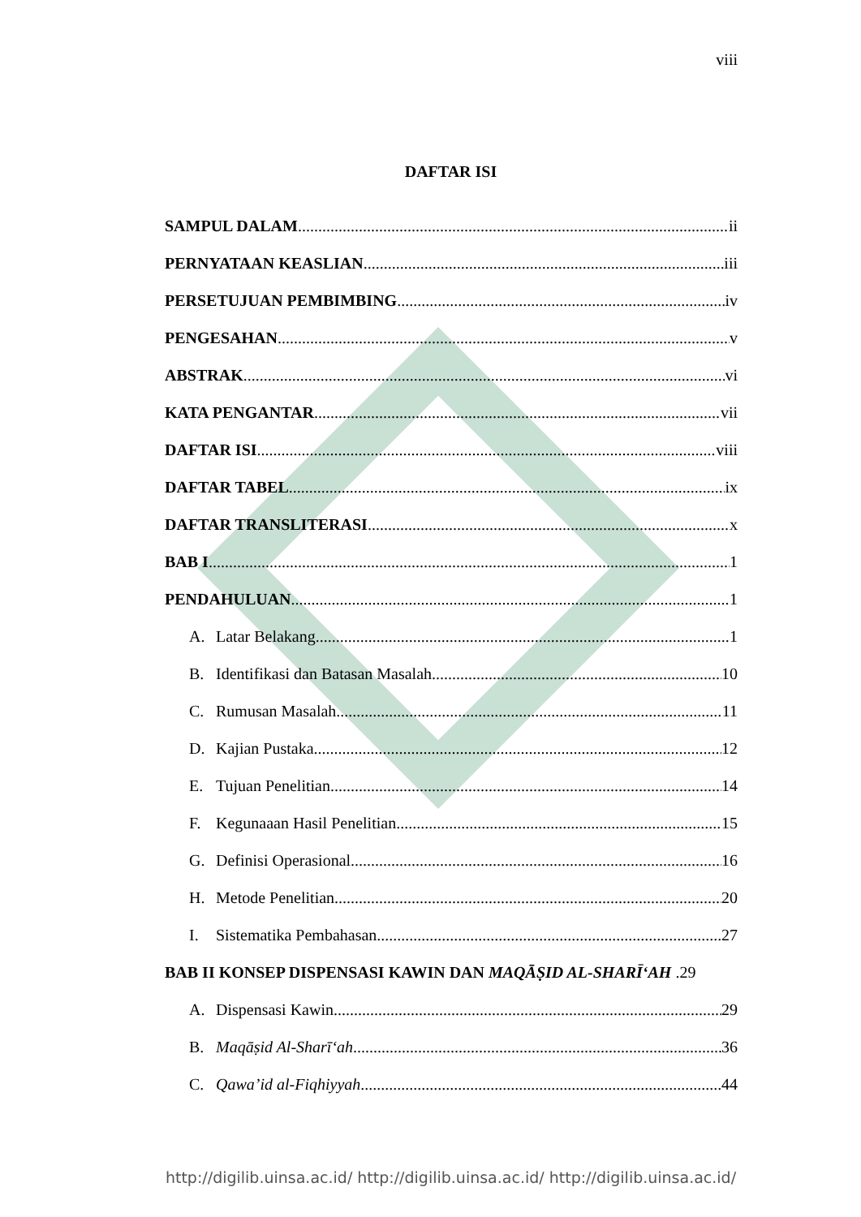viii
DAFTAR ISI
SAMPUL DALAM ii
PERNYATAAN KEASLIAN iii
PERSETUJUAN PEMBIMBING iv
PENGESAHAN v
ABSTRAK vi
KATA PENGANTAR vii
DAFTAR ISI viii
DAFTAR TABEL ix
DAFTAR TRANSLITERASI x
BAB I 1
PENDAHULUAN 1
A. Latar Belakang 1
B. Identifikasi dan Batasan Masalah 10
C. Rumusan Masalah 11
D. Kajian Pustaka 12
E. Tujuan Penelitian 14
F. Kegunaaan Hasil Penelitian 15
G. Definisi Operasional 16
H. Metode Penelitian 20
I. Sistematika Pembahasan 27
BAB II KONSEP DISPENSASI KAWIN DAN MAQĀṢID AL-SHARĪ‘AH .29
A. Dispensasi Kawin 29
B. Maqāṣid Al-Sharī‘ah 36
C. Qawa’id al-Fiqhiyyah 44
http://digilib.uinsa.ac.id/ http://digilib.uinsa.ac.id/ http://digilib.uinsa.ac.id/